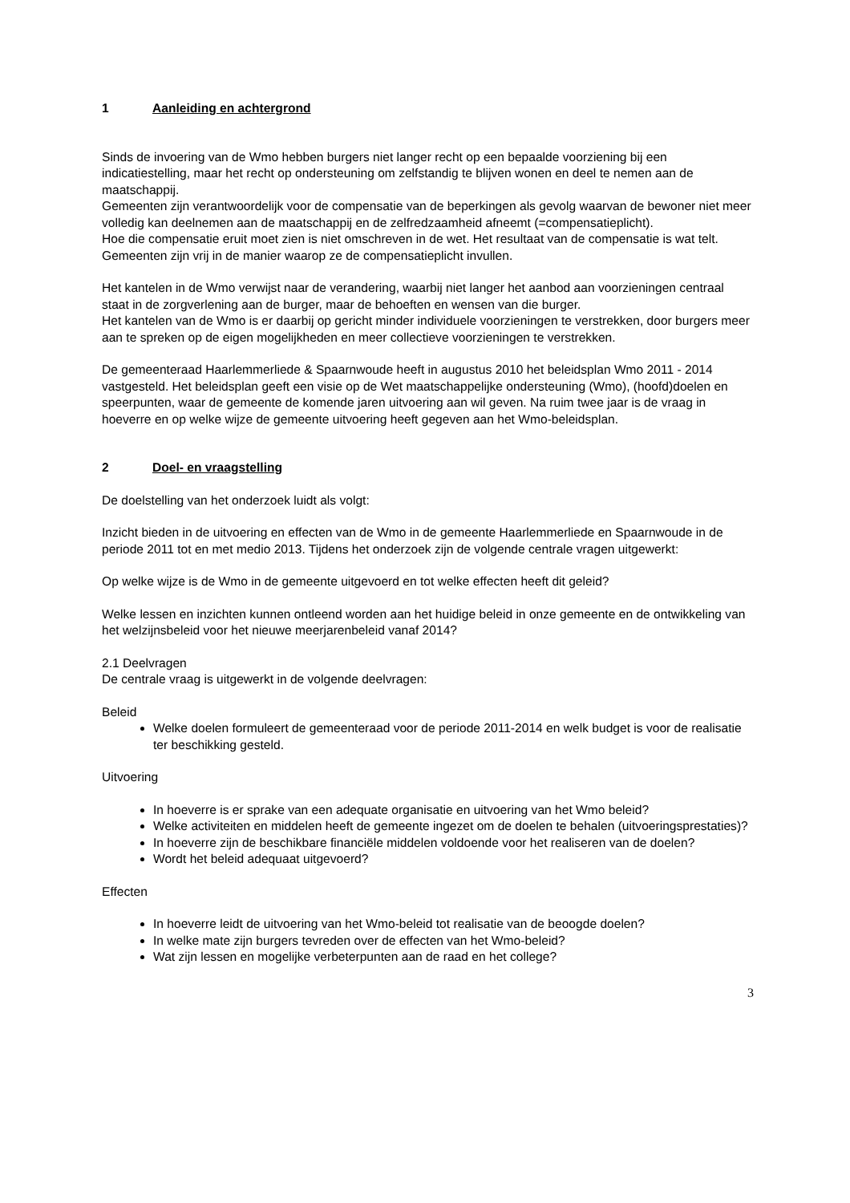1 Aanleiding en achtergrond
Sinds de invoering van de Wmo hebben burgers niet langer recht op een bepaalde voorziening bij een indicatiestelling, maar het recht op ondersteuning om zelfstandig te blijven wonen en deel te nemen aan de maatschappij.
Gemeenten zijn verantwoordelijk voor de compensatie van de beperkingen als gevolg waarvan de bewoner niet meer volledig kan deelnemen aan de maatschappij en de zelfredzaamheid afneemt (=compensatieplicht).
Hoe die compensatie eruit moet zien is niet omschreven in de wet. Het resultaat van de compensatie is wat telt. Gemeenten zijn vrij in de manier waarop ze de compensatieplicht invullen.
Het kantelen in de Wmo verwijst naar de verandering, waarbij niet langer het aanbod aan voorzieningen centraal staat in de zorgverlening aan de burger, maar de behoeften en wensen van die burger.
Het kantelen van de Wmo is er daarbij op gericht minder individuele voorzieningen te verstrekken, door burgers meer aan te spreken op de eigen mogelijkheden en meer collectieve voorzieningen te verstrekken.
De gemeenteraad Haarlemmerliede & Spaarnwoude heeft in augustus 2010 het beleidsplan Wmo 2011 - 2014 vastgesteld. Het beleidsplan geeft een visie op de Wet maatschappelijke ondersteuning (Wmo), (hoofd)doelen en speerpunten, waar de gemeente de komende jaren uitvoering aan wil geven. Na ruim twee jaar is de vraag in hoeverre en op welke wijze de gemeente uitvoering heeft gegeven aan het Wmo-beleidsplan.
2 Doel- en vraagstelling
De doelstelling van het onderzoek luidt als volgt:
Inzicht bieden in de uitvoering en effecten van de Wmo in de gemeente Haarlemmerliede en Spaarnwoude in de periode 2011 tot en met medio 2013. Tijdens het onderzoek zijn de volgende centrale vragen uitgewerkt:
Op welke wijze is de Wmo in de gemeente uitgevoerd en tot welke effecten heeft dit geleid?
Welke lessen en inzichten kunnen ontleend worden aan het huidige beleid in onze gemeente en de ontwikkeling van het welzijnsbeleid voor het nieuwe meerjarenbeleid vanaf 2014?
2.1 Deelvragen
De centrale vraag is uitgewerkt in de volgende deelvragen:
Beleid
Welke doelen formuleert de gemeenteraad voor de periode 2011-2014 en welk budget is voor de realisatie ter beschikking gesteld.
Uitvoering
In hoeverre is er sprake van een adequate organisatie en uitvoering van het Wmo beleid?
Welke activiteiten en middelen heeft de gemeente ingezet om de doelen te behalen (uitvoeringsprestaties)?
In hoeverre zijn de beschikbare financiële middelen voldoende voor het realiseren van de doelen?
Wordt het beleid adequaat uitgevoerd?
Effecten
In hoeverre leidt de uitvoering van het Wmo-beleid tot realisatie van de beoogde doelen?
In welke mate zijn burgers tevreden over de effecten van het Wmo-beleid?
Wat zijn lessen en mogelijke verbeterpunten aan de raad en het college?
3